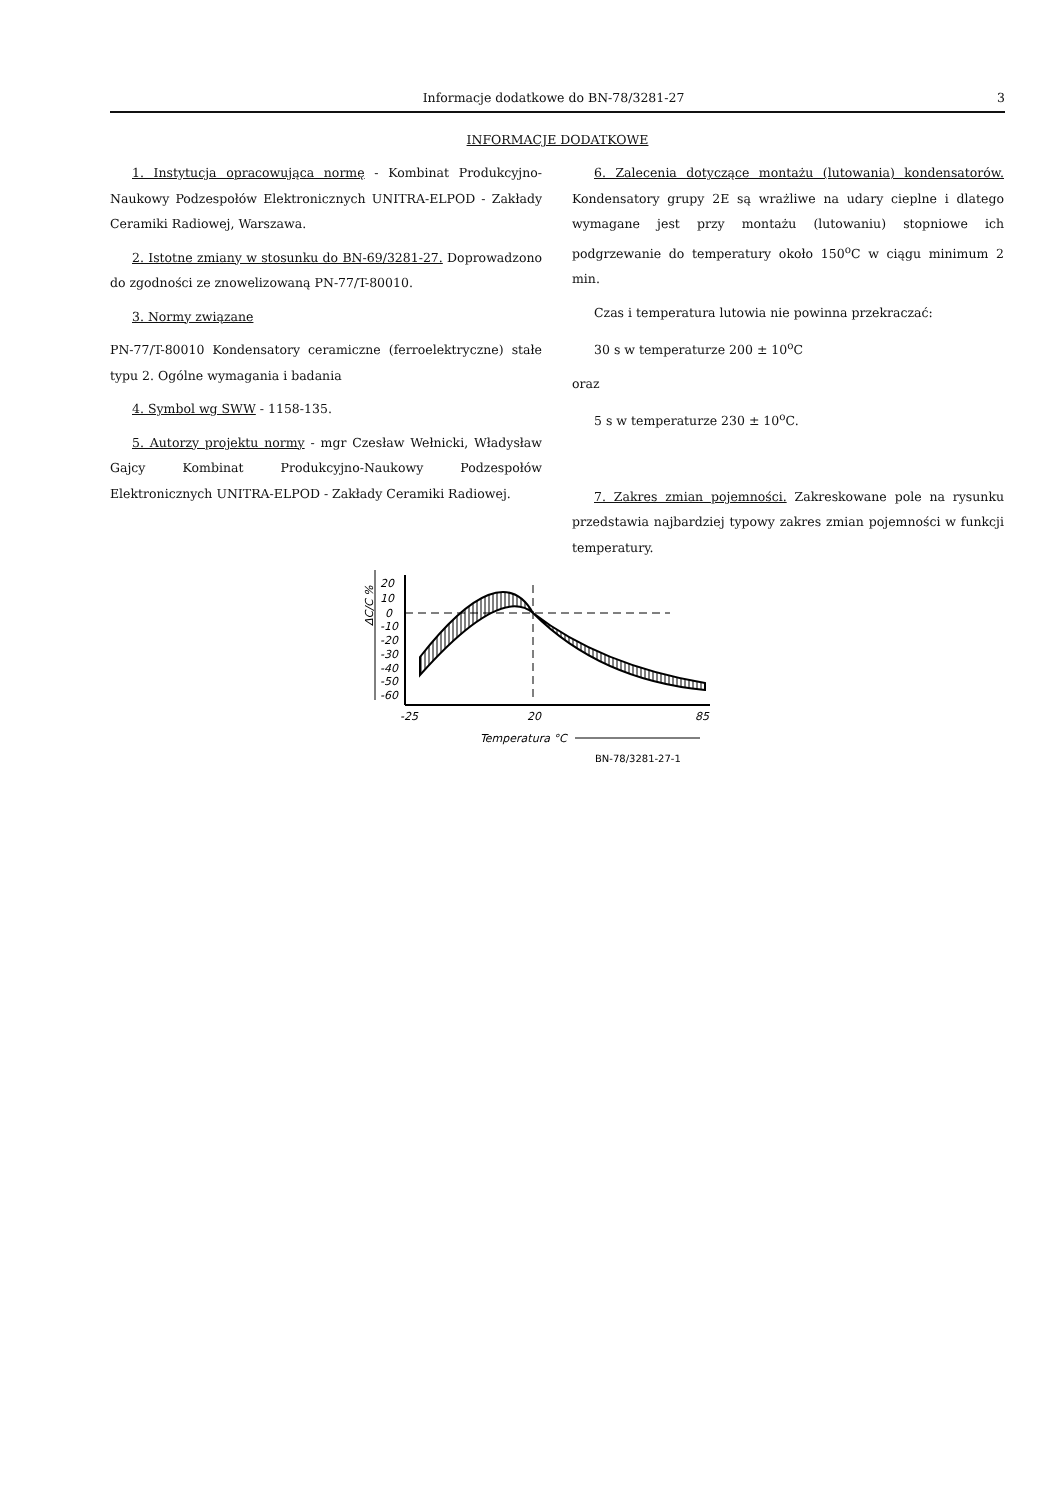Informacje dodatkowe do BN-78/3281-27 3
INFORMACJE DODATKOWE
1. Instytucja opracowująca normę - Kombinat Produkcyjno-Naukowy Podzespołów Elektronicznych UNITRA-ELPOD - Zakłady Ceramiki Radiowej, Warszawa.
2. Istotne zmiany w stosunku do BN-69/3281-27. Doprowadzono do zgodności ze znowelizowaną PN-77/T-80010.
3. Normy związane
PN-77/T-80010 Kondensatory ceramiczne (ferroelektryczne) stałe typu 2. Ogólne wymagania i badania
4. Symbol wg SWW - 1158-135.
5. Autorzy projektu normy - mgr Czesław Wełnicki, Władysław Gajcy Kombinat Produkcyjno-Naukowy Podzespołów Elektronicznych UNITRA-ELPOD - Zakłady Ceramiki Radiowej.
6. Zalecenia dotyczące montażu (lutowania) kondensatorów. Kondensatory grupy 2E są wrażliwe na udary cieplne i dlatego wymagane jest przy montażu (lutowaniu) stopniowe ich podgrzewanie do temperatury około 150<sup>o</sup>C w ciągu minimum 2 min.
Czas i temperatura lutowia nie powinna przekraczać:
30 s w temperaturze 200 ± 10<sup>o</sup>C
oraz
5 s w temperaturze 230 ± 10<sup>o</sup>C.
7. Zakres zmian pojemności. Zakreskowane pole na rysunku przedstawia najbardziej typowy zakres zmian pojemności w funkcji temperatury.
20
10
0
-10
-20
-30
-40
-50
-60
ΔC/C %
-25
20
85
Temperatura °C
BN-78/3281-27-1